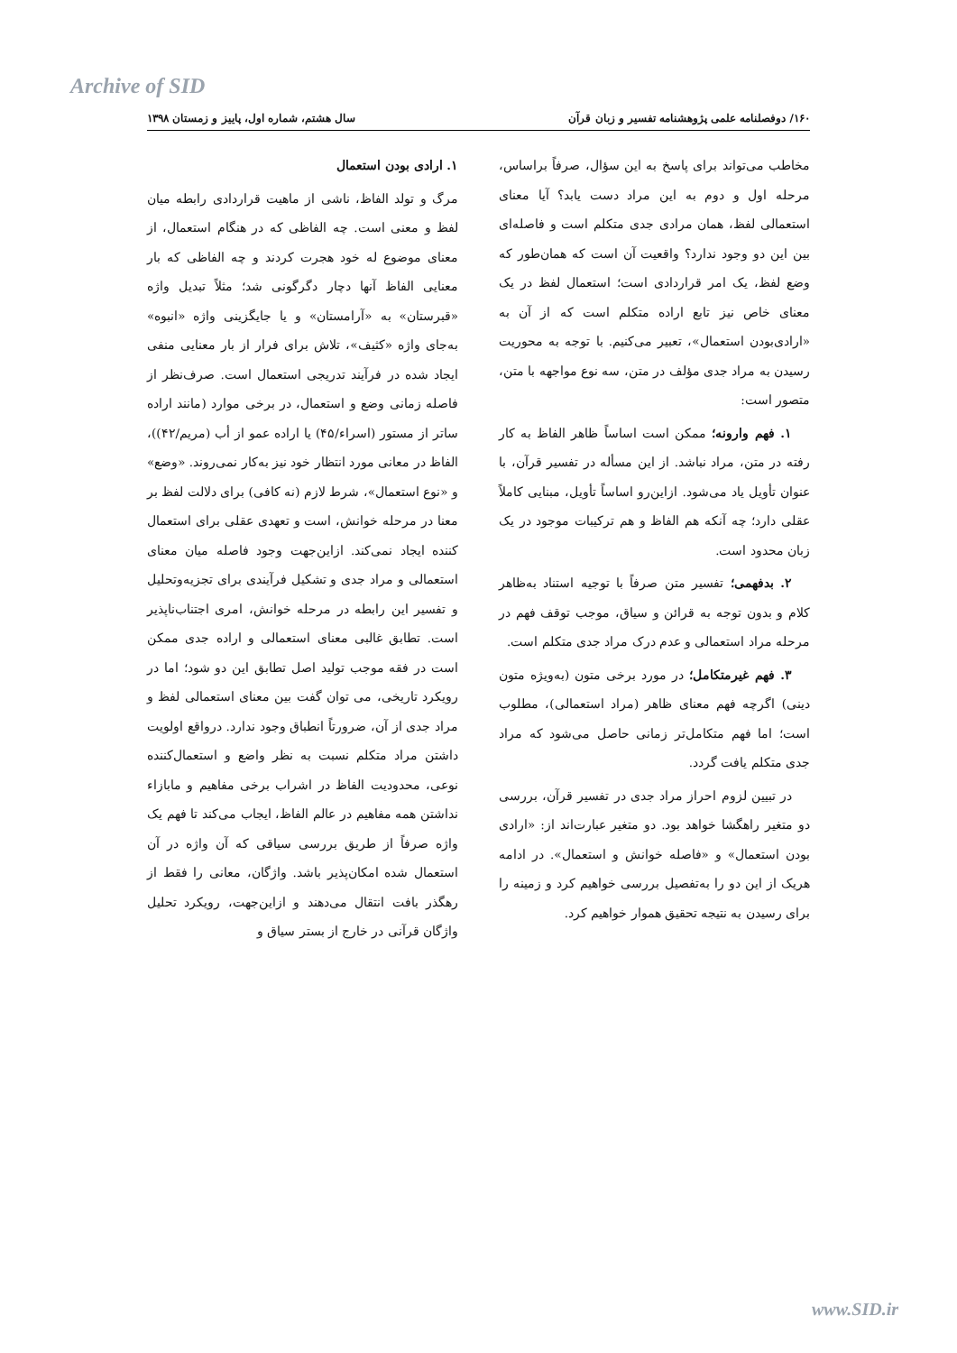Archive of SID
۱۶۰/ دوفصلنامه علمی پژوهشنامه تفسیر و زبان قرآن سال هشتم، شماره اول، پاییز و زمستان ۱۳۹۸
مخاطب می‌تواند برای پاسخ به این سؤال، صرفاً براساس، مرحله اول و دوم به این مراد دست یابد؟ آیا معنای استعمالی لفظ، همان مرادی جدی متکلم است و فاصله‌ای بین این دو وجود ندارد؟ واقعیت آن است که همان‌طور که وضع لفظ، یک امر قراردادی است؛ استعمال لفظ در یک معنای خاص نیز تابع اراده متکلم است که از آن به «ارادی‌بودن استعمال»، تعبیر می‌کنیم. با توجه به محوریت رسیدن به مراد جدی مؤلف در متن، سه نوع مواجهه با متن، متصور است:
۱. فهم وارونه؛ ممکن است اساساً ظاهر الفاظ به کار رفته در متن، مراد نباشد. از این مسأله در تفسیر قرآن، با عنوان تأویل یاد می‌شود. ازاین‌رو اساساً تأویل، مبنایی کاملاً عقلی دارد؛ چه آنکه هم الفاظ و هم ترکیبات موجود در یک زبان محدود است.
۲. بدفهمی؛ تفسیر متن صرفاً با توجیه استناد به‌ظاهر کلام و بدون توجه به قرائن و سیاق، موجب توقف فهم در مرحله مراد استعمالی و عدم درک مراد جدی متکلم است.
۳. فهم غیرمتکامل؛ در مورد برخی متون (به‌ویژه متون دینی) اگرچه فهم معنای ظاهر (مراد استعمالی)، مطلوب است؛ اما فهم متکامل‌تر زمانی حاصل می‌شود که مراد جدی متکلم یافت گردد.
در تبیین لزوم احراز مراد جدی در تفسیر قرآن، بررسی دو متغیر راهگشا خواهد بود. دو متغیر عبارت‌اند از: «ارادی بودن استعمال» و «فاصله خوانش و استعمال». در ادامه هریک از این دو را به‌تفصیل بررسی خواهیم کرد و زمینه را برای رسیدن به نتیجه تحقیق هموار خواهیم کرد.
۱. ارادی بودن استعمال
مرگ و تولد الفاظ، ناشی از ماهیت قراردادی رابطه میان لفظ و معنی است. چه الفاظی که در هنگام استعمال، از معنای موضوع له خود هجرت کردند و چه الفاظی که بار معنایی الفاظ آنها دچار دگرگونی شد؛ مثلاً تبدیل واژه «قبرستان» به «آرامستان» و یا جایگزینی واژه «انبوه» به‌جای واژه «کثیف»، تلاش برای فرار از بار معنایی منفی ایجاد شده در فرآیند تدریجی استعمال است. صرف‌نظر از فاصله زمانی وضع و استعمال، در برخی موارد (مانند اراده ساتر از مستور (اسراء/۴۵) یا اراده عمو از أب (مریم/۴۲))، الفاظ در معانی مورد انتظار خود نیز به‌کار نمی‌روند. «وضع» و «نوع استعمال»، شرط لازم (نه کافی) برای دلالت لفظ بر معنا در مرحله خوانش، است و تعهدی عقلی برای استعمال کننده ایجاد نمی‌کند. ازاین‌جهت وجود فاصله میان معنای استعمالی و مراد جدی و تشکیل فرآیندی برای تجزیه‌وتحلیل و تفسیر این رابطه در مرحله خوانش، امری اجتناب‌ناپذیر است. تطابق غالبی معنای استعمالی و اراده جدی ممکن است در فقه موجب تولید اصل تطابق این دو شود؛ اما در رویکرد تاریخی، می توان گفت بین معنای استعمالی لفظ و مراد جدی از آن، ضرورتاً انطباق وجود ندارد. درواقع اولویت داشتن مراد متکلم نسبت به نظر واضع و استعمال‌کننده نوعی، محدودیت الفاظ در اشراب برخی مفاهیم و مابازاء نداشتن همه مفاهیم در عالم الفاظ، ایجاب می‌کند تا فهم یک واژه صرفاً از طریق بررسی سیاقی که آن واژه در آن استعمال شده امکان‌پذیر باشد. واژگان، معانی را فقط از رهگذر بافت انتقال می‌دهند و ازاین‌جهت، رویکرد تحلیل واژگان قرآنی در خارج از بستر سیاق و
www.SID.ir